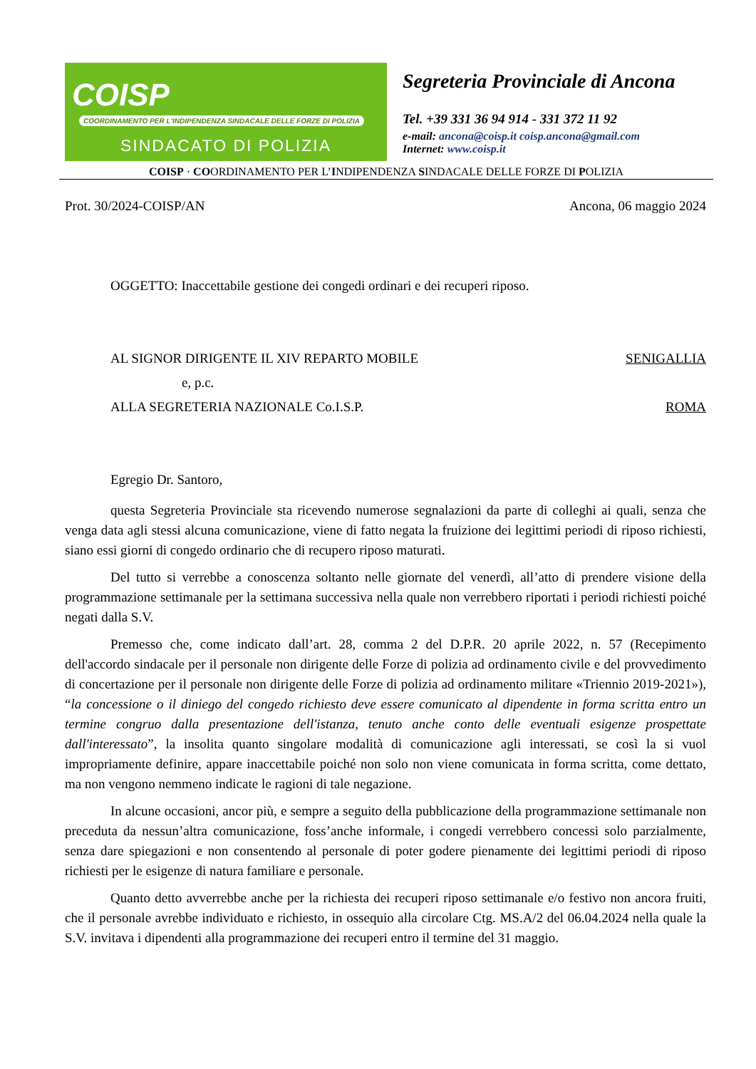COISP COORDINAMENTO PER L'INDIPENDENZA SINDACALE DELLE FORZE DI POLIZIA
SINDACATO DI POLIZIA
Segreteria Provinciale di Ancona
Tel. +39 331 36 94 914 - 331 372 11 92
e-mail: ancona@coisp.it coisp.ancona@gmail.com
Internet: www.coisp.it
COISP · COORDINAMENTO PER L’INDIPENDENZA SINDACALE DELLE FORZE DI POLIZIA
Prot. 30/2024-COISP/AN Ancona, 06 maggio 2024
OGGETTO: Inaccettabile gestione dei congedi ordinari e dei recuperi riposo.
AL SIGNOR DIRIGENTE IL XIV REPARTO MOBILE SENIGALLIA
e, p.c.
ALLA SEGRETERIA NAZIONALE Co.I.S.P. ROMA
Egregio Dr. Santoro,
questa Segreteria Provinciale sta ricevendo numerose segnalazioni da parte di colleghi ai quali, senza che venga data agli stessi alcuna comunicazione, viene di fatto negata la fruizione dei legittimi periodi di riposo richiesti, siano essi giorni di congedo ordinario che di recupero riposo maturati.
Del tutto si verrebbe a conoscenza soltanto nelle giornate del venerdì, all’atto di prendere visione della programmazione settimanale per la settimana successiva nella quale non verrebbero riportati i periodi richiesti poiché negati dalla S.V.
Premesso che, come indicato dall’art. 28, comma 2 del D.P.R. 20 aprile 2022, n. 57 (Recepimento dell'accordo sindacale per il personale non dirigente delle Forze di polizia ad ordinamento civile e del provvedimento di concertazione per il personale non dirigente delle Forze di polizia ad ordinamento militare «Triennio 2019-2021»), “la concessione o il diniego del congedo richiesto deve essere comunicato al dipendente in forma scritta entro un termine congruo dalla presentazione dell'istanza, tenuto anche conto delle eventuali esigenze prospettate dall'interessato”, la insolita quanto singolare modalità di comunicazione agli interessati, se così la si vuol impropriamente definire, appare inaccettabile poiché non solo non viene comunicata in forma scritta, come dettato, ma non vengono nemmeno indicate le ragioni di tale negazione.
In alcune occasioni, ancor più, e sempre a seguito della pubblicazione della programmazione settimanale non preceduta da nessun’altra comunicazione, foss’anche informale, i congedi verrebbero concessi solo parzialmente, senza dare spiegazioni e non consentendo al personale di poter godere pienamente dei legittimi periodi di riposo richiesti per le esigenze di natura familiare e personale.
Quanto detto avverrebbe anche per la richiesta dei recuperi riposo settimanale e/o festivo non ancora fruiti, che il personale avrebbe individuato e richiesto, in ossequio alla circolare Ctg. MS.A/2 del 06.04.2024 nella quale la S.V. invitava i dipendenti alla programmazione dei recuperi entro il termine del 31 maggio.